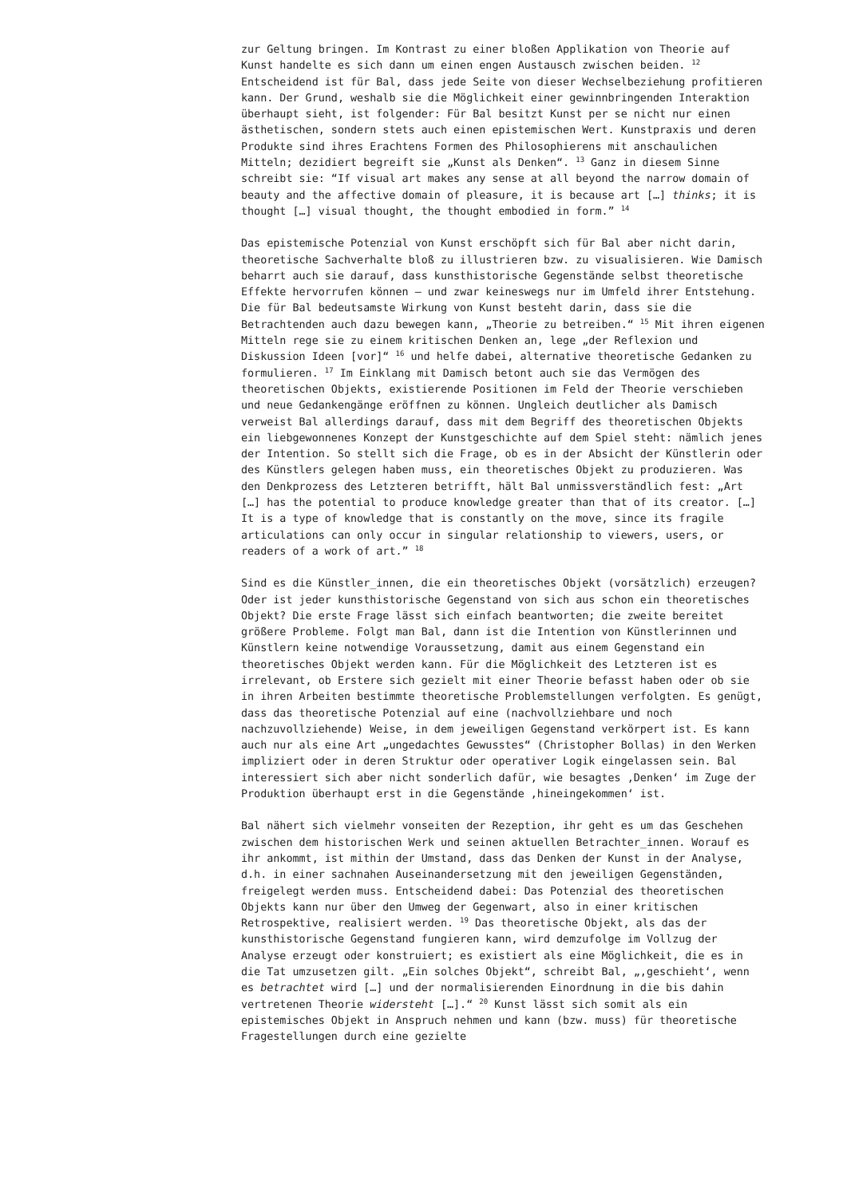zur Geltung bringen. Im Kontrast zu einer bloßen Applikation von Theorie auf Kunst handelte es sich dann um einen engen Austausch zwischen beiden. <sup>12</sup> Entscheidend ist für Bal, dass jede Seite von dieser Wechselbeziehung profitieren kann. Der Grund, weshalb sie die Möglichkeit einer gewinnbringenden Interaktion überhaupt sieht, ist folgender: Für Bal besitzt Kunst per se nicht nur einen ästhetischen, sondern stets auch einen epistemischen Wert. Kunstpraxis und deren Produkte sind ihres Erachtens Formen des Philosophierens mit anschaulichen Mitteln; dezidiert begreift sie „Kunst als Denken“. <sup>13</sup> Ganz in diesem Sinne schreibt sie: “If visual art makes any sense at all beyond the narrow domain of beauty and the affective domain of pleasure, it is because art […] thinks; it is thought […] visual thought, the thought embodied in form.” <sup>14</sup>
Das epistemische Potenzial von Kunst erschöpft sich für Bal aber nicht darin, theoretische Sachverhalte bloß zu illustrieren bzw. zu visualisieren. Wie Damisch beharrt auch sie darauf, dass kunsthistorische Gegenstände selbst theoretische Effekte hervorrufen können – und zwar keineswegs nur im Umfeld ihrer Entstehung. Die für Bal bedeutsamste Wirkung von Kunst besteht darin, dass sie die Betrachtenden auch dazu bewegen kann, „Theorie zu betreiben.“ <sup>15</sup> Mit ihren eigenen Mitteln rege sie zu einem kritischen Denken an, lege „der Reflexion und Diskussion Ideen [vor]“ <sup>16</sup> und helfe dabei, alternative theoretische Gedanken zu formulieren. <sup>17</sup> Im Einklang mit Damisch betont auch sie das Vermögen des theoretischen Objekts, existierende Positionen im Feld der Theorie verschieben und neue Gedankengänge eröffnen zu können. Ungleich deutlicher als Damisch verweist Bal allerdings darauf, dass mit dem Begriff des theoretischen Objekts ein liebgewonnenes Konzept der Kunstgeschichte auf dem Spiel steht: nämlich jenes der Intention. So stellt sich die Frage, ob es in der Absicht der Künstlerin oder des Künstlers gelegen haben muss, ein theoretisches Objekt zu produzieren. Was den Denkprozess des Letzteren betrifft, hält Bal unmissverständlich fest: „Art […] has the potential to produce knowledge greater than that of its creator. […] It is a type of knowledge that is constantly on the move, since its fragile articulations can only occur in singular relationship to viewers, users, or readers of a work of art.” <sup>18</sup>
Sind es die Künstler_innen, die ein theoretisches Objekt (vorsätzlich) erzeugen? Oder ist jeder kunsthistorische Gegenstand von sich aus schon ein theoretisches Objekt? Die erste Frage lässt sich einfach beantworten; die zweite bereitet größere Probleme. Folgt man Bal, dann ist die Intention von Künstlerinnen und Künstlern keine notwendige Voraussetzung, damit aus einem Gegenstand ein theoretisches Objekt werden kann. Für die Möglichkeit des Letzteren ist es irrelevant, ob Erstere sich gezielt mit einer Theorie befasst haben oder ob sie in ihren Arbeiten bestimmte theoretische Problemstellungen verfolgten. Es genügt, dass das theoretische Potenzial auf eine (nachvollziehbare und noch nachzuvollziehende) Weise, in dem jeweiligen Gegenstand verkörpert ist. Es kann auch nur als eine Art „ungedachtes Gewusstes“ (Christopher Bollas) in den Werken impliziert oder in deren Struktur oder operativer Logik eingelassen sein. Bal interessiert sich aber nicht sonderlich dafür, wie besagtes ‚Denken‘ im Zuge der Produktion überhaupt erst in die Gegenstände ‚hineingekommen‘ ist.
Bal nähert sich vielmehr vonseiten der Rezeption, ihr geht es um das Geschehen zwischen dem historischen Werk und seinen aktuellen Betrachter_innen. Worauf es ihr ankommt, ist mithin der Umstand, dass das Denken der Kunst in der Analyse, d.h. in einer sachnahen Auseinandersetzung mit den jeweiligen Gegenständen, freigelegt werden muss. Entscheidend dabei: Das Potenzial des theoretischen Objekts kann nur über den Umweg der Gegenwart, also in einer kritischen Retrospektive, realisiert werden. <sup>19</sup> Das theoretische Objekt, als das der kunsthistorische Gegenstand fungieren kann, wird demzufolge im Vollzug der Analyse erzeugt oder konstruiert; es existiert als eine Möglichkeit, die es in die Tat umzusetzen gilt. „Ein solches Objekt“, schreibt Bal, „‚geschieht‘, wenn es betrachtet wird […] und der normalisierenden Einordnung in die bis dahin vertretenen Theorie widersteht […].“ <sup>20</sup> Kunst lässt sich somit als ein epistemisches Objekt in Anspruch nehmen und kann (bzw. muss) für theoretische Fragestellungen durch eine gezielte